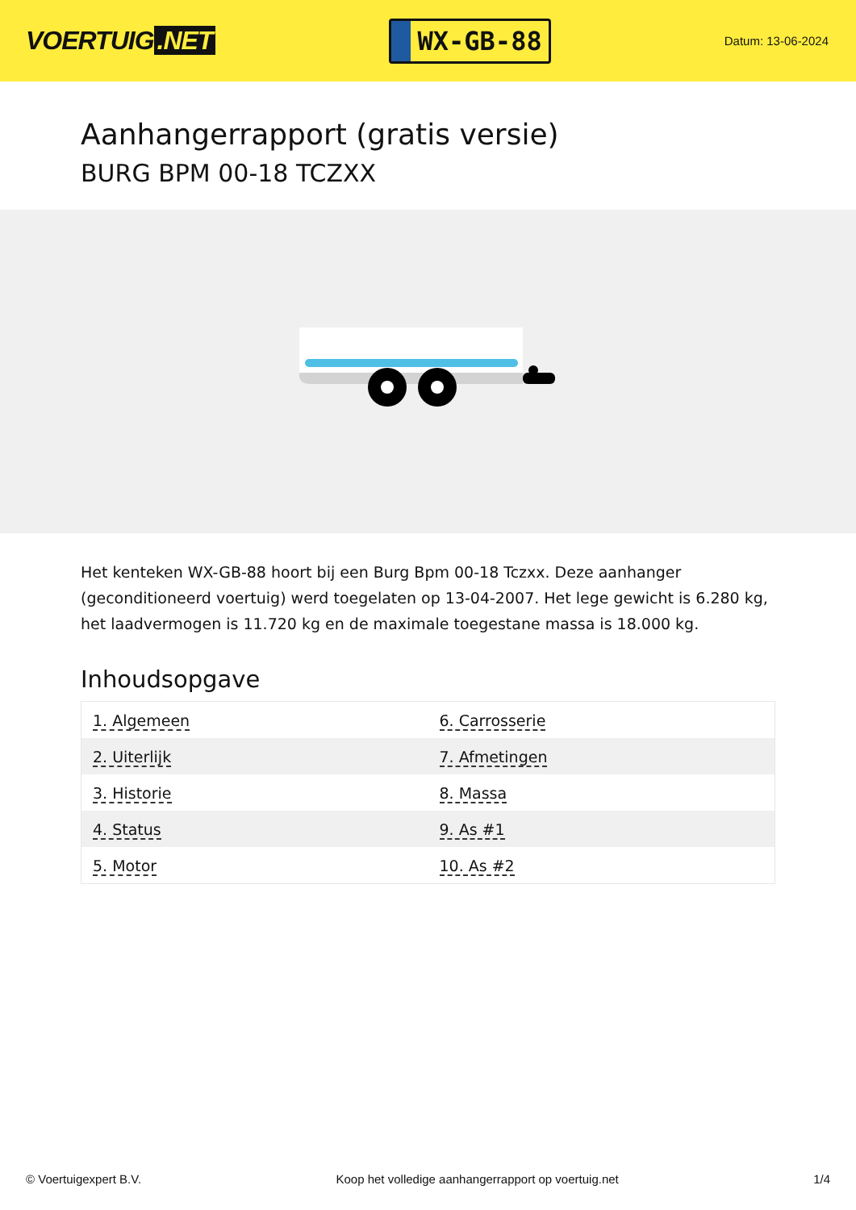VOERTUIG.NET
WX-GB-88
Datum: 13-06-2024
Aanhangerrapport (gratis versie)
BURG BPM 00-18 TCZXX
Het kenteken WX-GB-88 hoort bij een Burg Bpm 00-18 Tczxx. Deze aanhanger (geconditioneerd voertuig) werd toegelaten op 13-04-2007. Het lege gewicht is 6.280 kg, het laadvermogen is 11.720 kg en de maximale toegestane massa is 18.000 kg.
Inhoudsopgave
| 1. Algemeen | 6. Carrosserie |
| 2. Uiterlijk | 7. Afmetingen |
| 3. Historie | 8. Massa |
| 4. Status | 9. As #1 |
| 5. Motor | 10. As #2 |
© Voertuigexpert B.V. Koop het volledige aanhangerrapport op voertuig.net 1/4